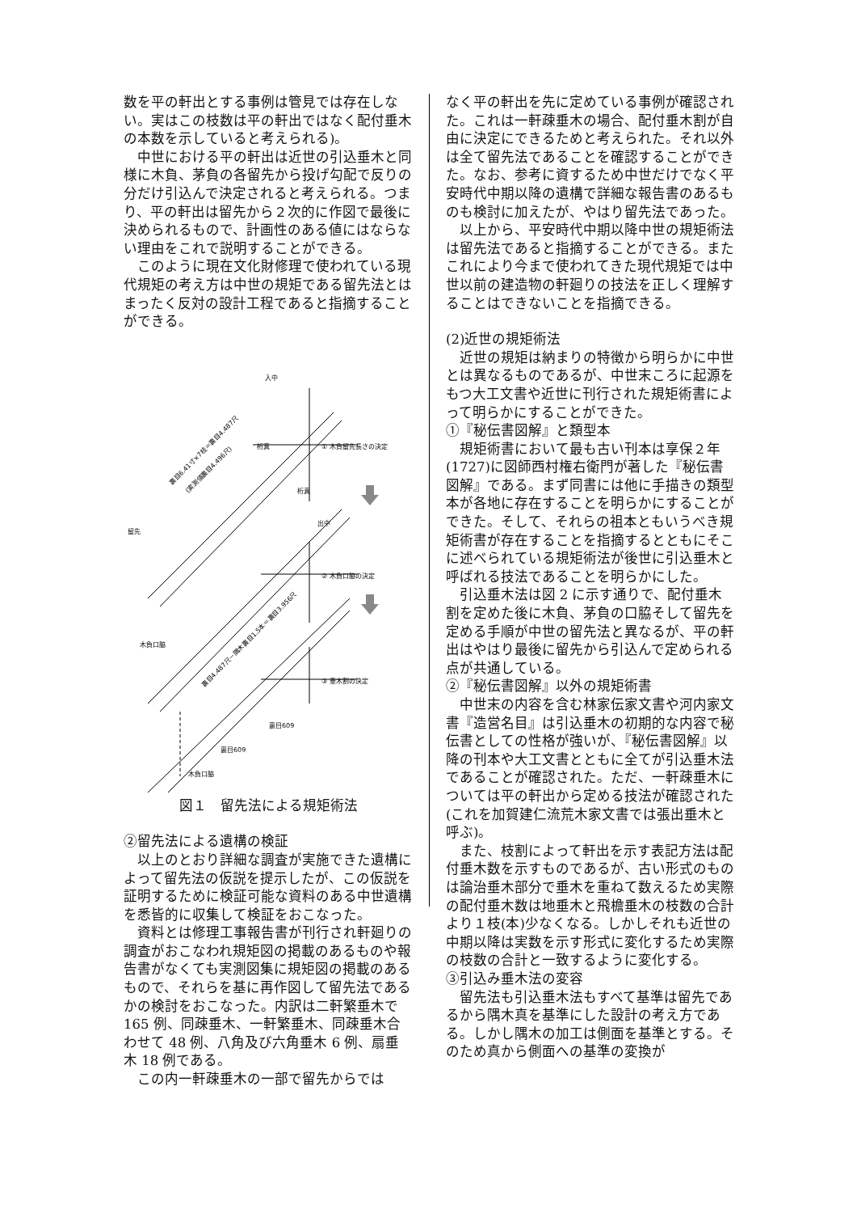数を平の軒出とする事例は管見では存在しない。実はこの枝数は平の軒出ではなく配付垂木の本数を示していると考えられる)。
中世における平の軒出は近世の引込垂木と同様に木負、茅負の各留先から投げ勾配で反りの分だけ引込んで決定されると考えられる。つまり、平の軒出は留先から２次的に作図で最後に決められるもので、計画性のある値にはならない理由をこれで説明することができる。
このように現在文化財修理で使われている現代規矩の考え方は中世の規矩である留先法とはまったく反対の設計工程であると指摘することができる。
① 木負留先長さの決定
② 木負口脇の決定
③ 垂木割の決定
桁真
桁真
裏目6.41寸×7枝＝裏目4.487尺
(実測値裏目4.496尺)
裏目4.487尺－隅木裏目1.5本＝裏目3.956尺
留先
木負口脇
出中
入中
裏目609
裏目609
木負口脇
図１　留先法による規矩術法
②留先法による遺構の検証
以上のとおり詳細な調査が実施できた遺構によって留先法の仮説を提示したが、この仮説を証明するために検証可能な資料のある中世遺構を悉皆的に収集して検証をおこなった。
資料とは修理工事報告書が刊行され軒廻りの調査がおこなわれ規矩図の掲載のあるものや報告書がなくても実測図集に規矩図の掲載のあるもので、それらを基に再作図して留先法であるかの検討をおこなった。内訳は二軒繁垂木で 165 例、同疎垂木、一軒繁垂木、同疎垂木合わせて 48 例、八角及び六角垂木 6 例、扇垂木 18 例である。
この内一軒疎垂木の一部で留先からでは
なく平の軒出を先に定めている事例が確認された。これは一軒疎垂木の場合、配付垂木割が自由に決定にできるためと考えられた。それ以外は全て留先法であることを確認することができた。なお、参考に資するため中世だけでなく平安時代中期以降の遺構で詳細な報告書のあるものも検討に加えたが、やはり留先法であった。
以上から、平安時代中期以降中世の規矩術法は留先法であると指摘することができる。またこれにより今まで使われてきた現代規矩では中世以前の建造物の軒廻りの技法を正しく理解することはできないことを指摘できる。
(2)近世の規矩術法
近世の規矩は納まりの特徴から明らかに中世とは異なるものであるが、中世末ころに起源をもつ大工文書や近世に刊行された規矩術書によって明らかにすることができた。
①『秘伝書図解』と類型本
規矩術書において最も古い刊本は享保２年(1727)に図師西村権右衛門が著した『秘伝書図解』である。まず同書には他に手描きの類型本が各地に存在することを明らかにすることができた。そして、それらの祖本ともいうべき規矩術書が存在することを指摘するとともにそこに述べられている規矩術法が後世に引込垂木と呼ばれる技法であることを明らかにした。
引込垂木法は図 2 に示す通りで、配付垂木割を定めた後に木負、茅負の口脇そして留先を定める手順が中世の留先法と異なるが、平の軒出はやはり最後に留先から引込んで定められる点が共通している。
②『秘伝書図解』以外の規矩術書
中世末の内容を含む林家伝家文書や河内家文書『造営名目』は引込垂木の初期的な内容で秘伝書としての性格が強いが、『秘伝書図解』以降の刊本や大工文書とともに全てが引込垂木法であることが確認された。ただ、一軒疎垂木については平の軒出から定める技法が確認された(これを加賀建仁流荒木家文書では張出垂木と呼ぶ)。
また、枝割によって軒出を示す表記方法は配付垂木数を示すものであるが、古い形式のものは論治垂木部分で垂木を重ねて数えるため実際の配付垂木数は地垂木と飛檐垂木の枝数の合計より１枝(本)少なくなる。しかしそれも近世の中期以降は実数を示す形式に変化するため実際の枝数の合計と一致するように変化する。
③引込み垂木法の変容
留先法も引込垂木法もすべて基準は留先であるから隅木真を基準にした設計の考え方である。しかし隅木の加工は側面を基準とする。そのため真から側面への基準の変換が